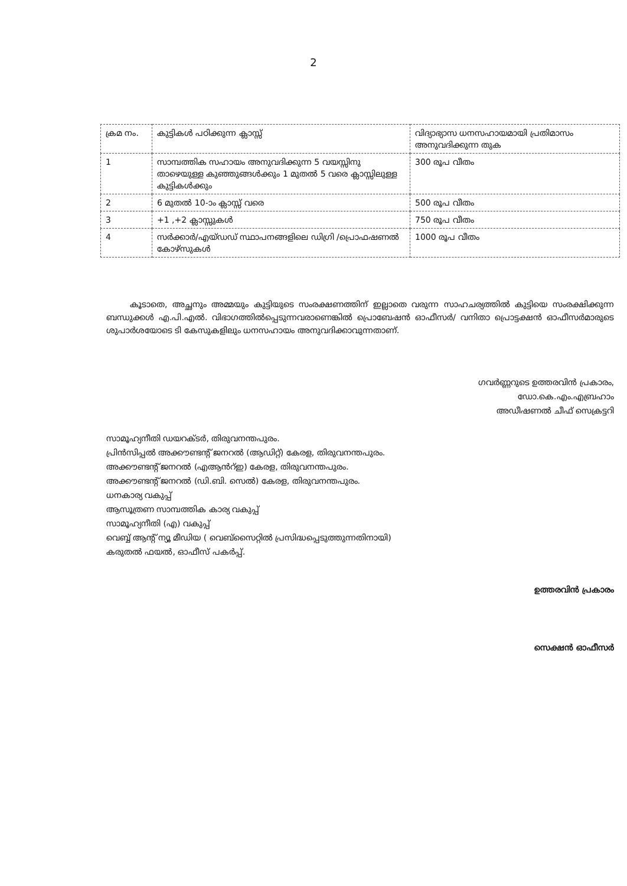2
| ക്രമ നം. | കുട്ടികൾ പഠിക്കുന്ന ക്ലാസ്സ് | വിദ്യാഭ്യാസ ധനസഹായമായി പ്രതിമാസം അനുവദിക്കുന്ന തുക |
| 1 | സാമ്പത്തിക സഹായം അനുവദിക്കുന്ന 5 വയസ്സിനു താഴെയുള്ള കുഞ്ഞുങ്ങൾക്കും 1 മുതൽ 5 വരെ ക്ലാസ്സിലുള്ള കുട്ടികൾക്കും | 300 രൂപ വീതം |
| 2 | 6 മുതൽ 10-ാം ക്ലാസ്സ് വരെ | 500 രൂപ വീതം |
| 3 | +1 ,+2 ക്ലാസ്സുകൾ | 750 രൂപ വീതം |
| 4 | സർക്കാർ/എയ്ഡഡ് സ്ഥാപനങ്ങളിലെ ഡിഗ്രി /പ്രൊഫഷണൽ കോഴ്സുകൾ | 1000 രൂപ വീതം |
കൂടാതെ, അച്ഛനും അമ്മയും കുട്ടിയുടെ സംരക്ഷണത്തിന് ഇല്ലാതെ വരുന്ന സാഹചര്യത്തിൽ കുട്ടിയെ സംരക്ഷിക്കുന്ന ബന്ധുക്കൾ എ.പി.എൽ. വിഭാഗത്തിൽപ്പെടുന്നവരാണെങ്കിൽ പ്രൊബേഷൻ ഓഫീസർ/ വനിതാ പ്രൊട്ടക്ഷൻ ഓഫീസർമാരുടെ ശുപാർശയോടെ ടി കേസുകളിലും ധനസഹായം അനുവദിക്കാവുന്നതാണ്.
ഗവർണ്ണറുടെ ഉത്തരവിൻ പ്രകാരം,
ഡോ.കെ.എം.എബ്രഹാം
അഡീഷണൽ ചീഫ് സെക്രട്ടറി
സാമൂഹ്യനീതി ഡയറക്ടർ, തിരുവനന്തപുരം.
പ്രിൻസിപ്പൽ അക്കൗണ്ടന്റ് ജനറൽ (ആഡിറ്റ്) കേരള, തിരുവനന്തപുരം.
അക്കൗണ്ടന്റ് ജനറൽ (എആൻറ്ഇ) കേരള, തിരുവനന്തപുരം.
അക്കൗണ്ടന്റ് ജനറൽ (ഡി.ബി. സെൽ) കേരള, തിരുവനന്തപുരം.
ധനകാര്യ വകുപ്പ്
ആസൂത്രണ സാമ്പത്തിക കാര്യ വകുപ്പ്
സാമൂഹ്യനീതി (എ) വകുപ്പ്
വെബ്ബ് ആന്റ് ന്യൂ മീഡിയ ( വെബ്സൈറ്റിൽ പ്രസിദ്ധപ്പെടുത്തുന്നതിനായി)
കരുതൽ ഫയൽ, ഓഫീസ് പകർപ്പ്.
ഉത്തരവിൻ പ്രകാരം
സെക്ഷൻ ഓഫീസർ